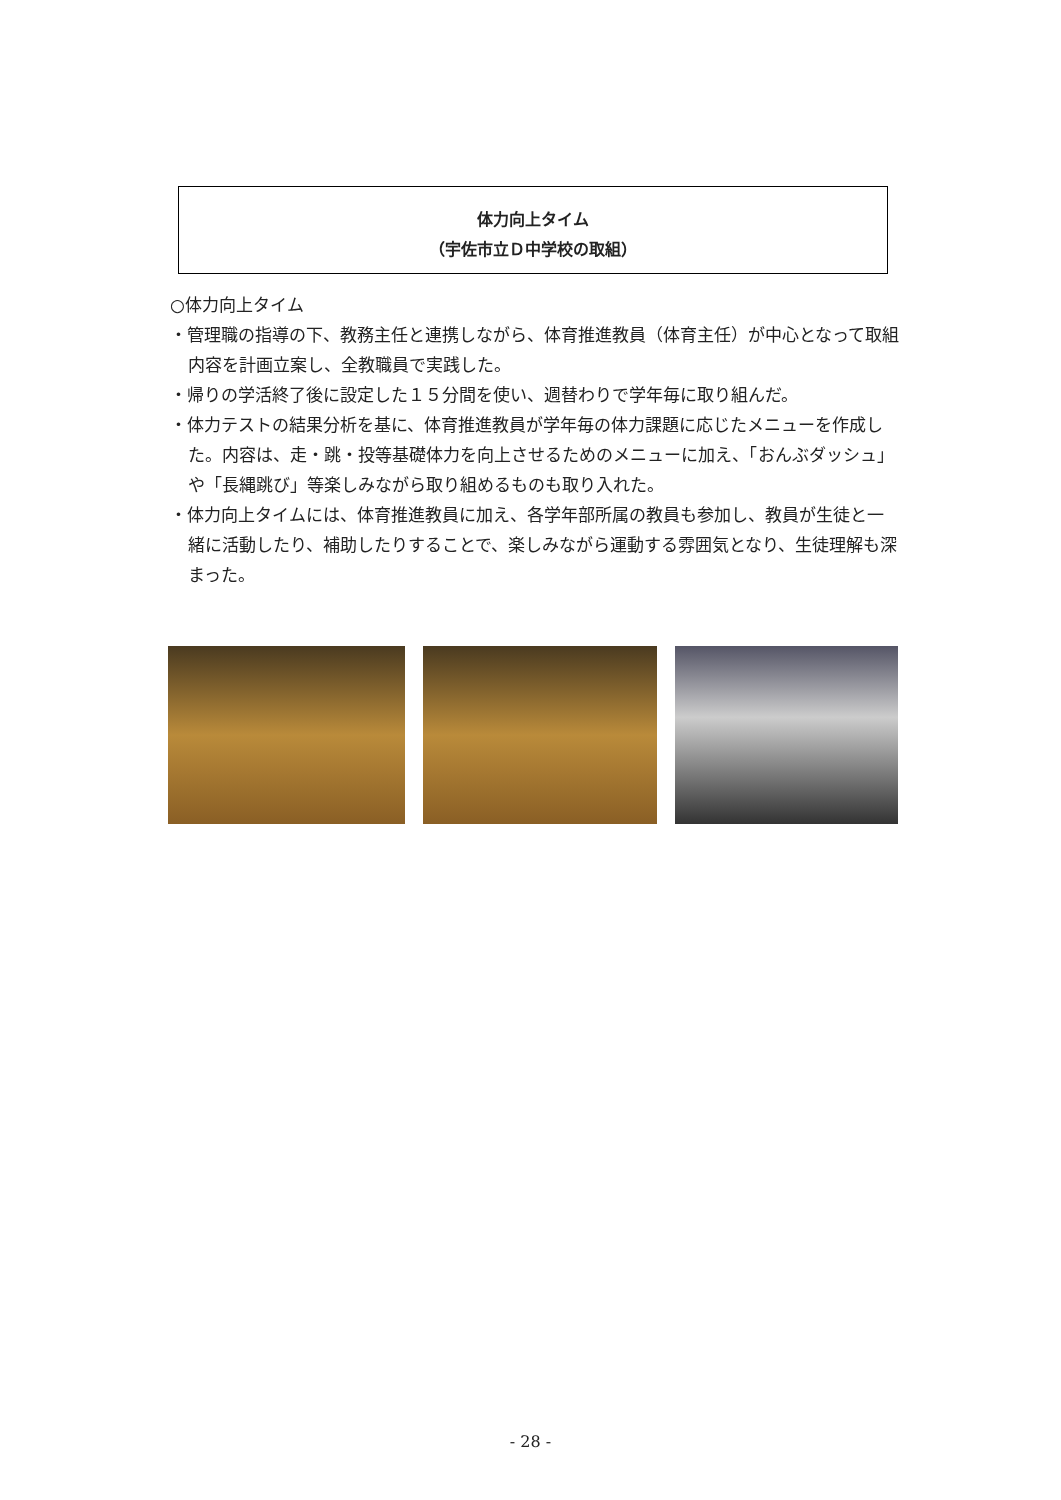体力向上タイム
（宇佐市立Ｄ中学校の取組）
○体力向上タイム
・管理職の指導の下、教務主任と連携しながら、体育推進教員（体育主任）が中心となって取組内容を計画立案し、全教職員で実践した。
・帰りの学活終了後に設定した１５分間を使い、週替わりで学年毎に取り組んだ。
・体力テストの結果分析を基に、体育推進教員が学年毎の体力課題に応じたメニューを作成した。内容は、走・跳・投等基礎体力を向上させるためのメニューに加え、「おんぶダッシュ」や「長縄跳び」等楽しみながら取り組めるものも取り入れた。
・体力向上タイムには、体育推進教員に加え、各学年部所属の教員も参加し、教員が生徒と一緒に活動したり、補助したりすることで、楽しみながら運動する雰囲気となり、生徒理解も深まった。
- 28 -